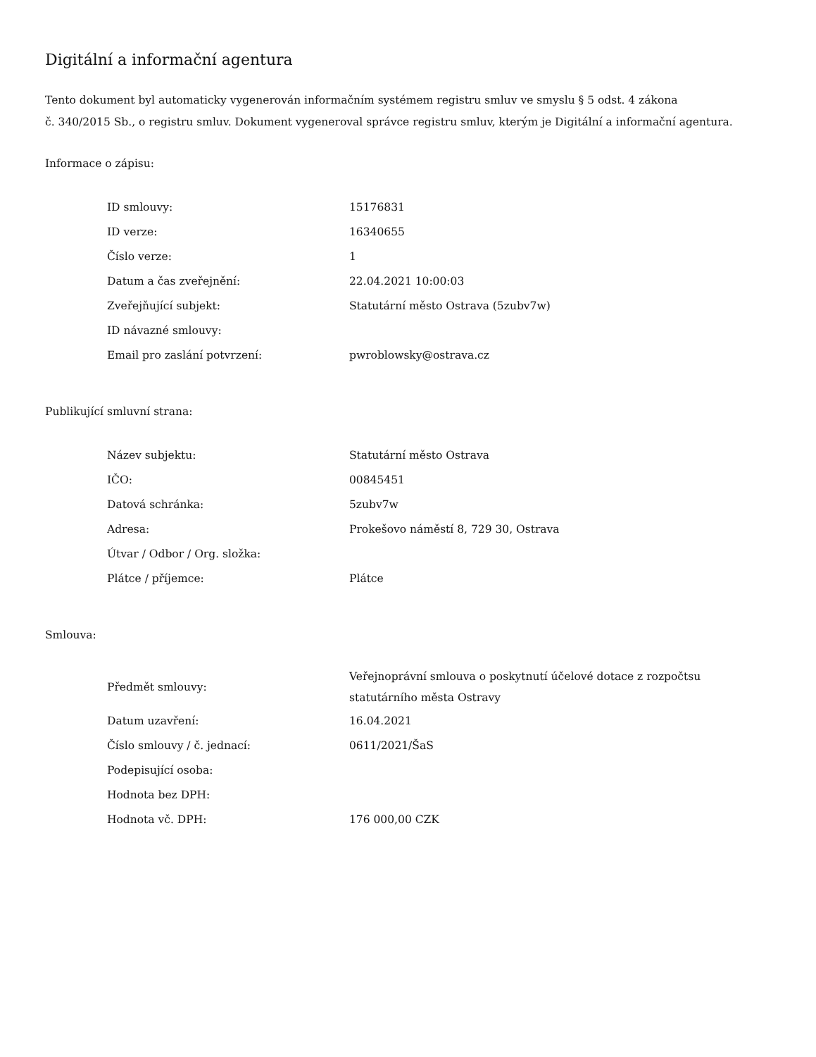Digitální a informační agentura
Tento dokument byl automaticky vygenerován informačním systémem registru smluv ve smyslu § 5 odst. 4 zákona
č. 340/2015 Sb., o registru smluv. Dokument vygeneroval správce registru smluv, kterým je Digitální a informační agentura.
Informace o zápisu:
| ID smlouvy: | 15176831 |
| ID verze: | 16340655 |
| Číslo verze: | 1 |
| Datum a čas zveřejnění: | 22.04.2021 10:00:03 |
| Zveřejňující subjekt: | Statutární město Ostrava (5zubv7w) |
| ID návazné smlouvy: | |
| Email pro zaslání potvrzení: | pwroblowsky@ostrava.cz |
Publikující smluvní strana:
| Název subjektu: | Statutární město Ostrava |
| IČO: | 00845451 |
| Datová schránka: | 5zubv7w |
| Adresa: | Prokešovo náměstí 8, 729 30, Ostrava |
| Útvar / Odbor / Org. složka: | |
| Plátce / příjemce: | Plátce |
Smlouva:
| Předmět smlouvy: | Veřejnoprávní smlouva o poskytnutí účelové dotace z rozpočtsu statutárního města Ostravy |
| Datum uzavření: | 16.04.2021 |
| Číslo smlouvy / č. jednací: | 0611/2021/ŠaS |
| Podepisující osoba: | |
| Hodnota bez DPH: | |
| Hodnota vč. DPH: | 176 000,00 CZK |